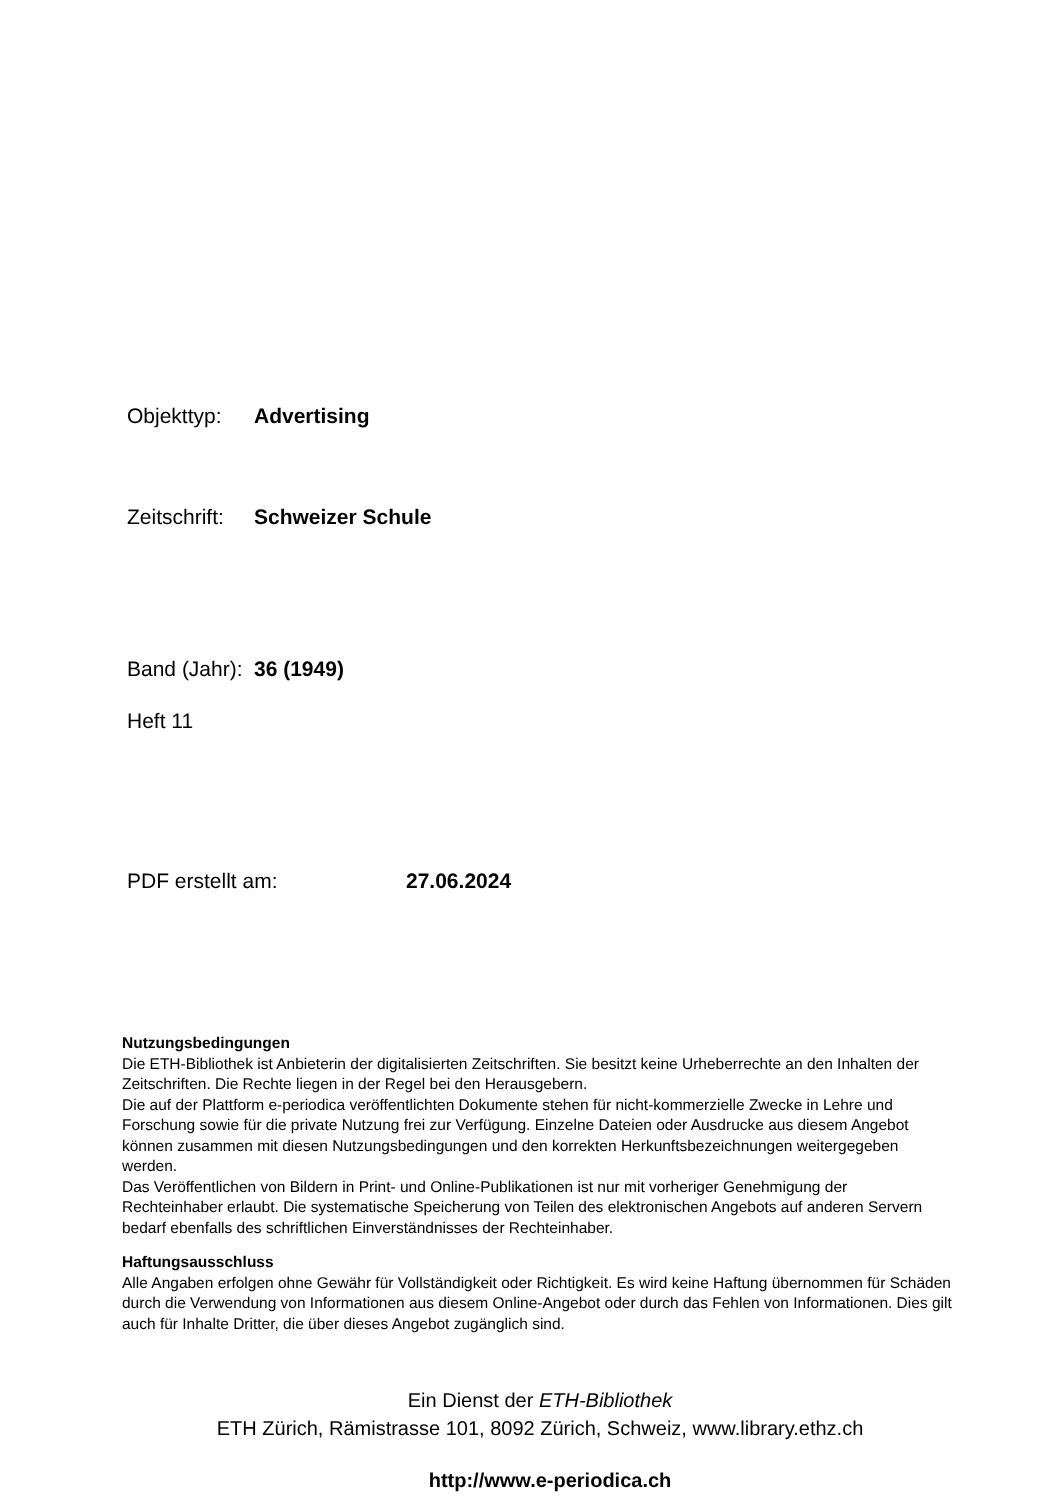Objekttyp: Advertising
Zeitschrift: Schweizer Schule
Band (Jahr): 36 (1949)
Heft 11
PDF erstellt am: 27.06.2024
Nutzungsbedingungen
Die ETH-Bibliothek ist Anbieterin der digitalisierten Zeitschriften. Sie besitzt keine Urheberrechte an den Inhalten der Zeitschriften. Die Rechte liegen in der Regel bei den Herausgebern.
Die auf der Plattform e-periodica veröffentlichten Dokumente stehen für nicht-kommerzielle Zwecke in Lehre und Forschung sowie für die private Nutzung frei zur Verfügung. Einzelne Dateien oder Ausdrucke aus diesem Angebot können zusammen mit diesen Nutzungsbedingungen und den korrekten Herkunftsbezeichnungen weitergegeben werden.
Das Veröffentlichen von Bildern in Print- und Online-Publikationen ist nur mit vorheriger Genehmigung der Rechteinhaber erlaubt. Die systematische Speicherung von Teilen des elektronischen Angebots auf anderen Servern bedarf ebenfalls des schriftlichen Einverständnisses der Rechteinhaber.
Haftungsausschluss
Alle Angaben erfolgen ohne Gewähr für Vollständigkeit oder Richtigkeit. Es wird keine Haftung übernommen für Schäden durch die Verwendung von Informationen aus diesem Online-Angebot oder durch das Fehlen von Informationen. Dies gilt auch für Inhalte Dritter, die über dieses Angebot zugänglich sind.
Ein Dienst der ETH-Bibliothek
ETH Zürich, Rämistrasse 101, 8092 Zürich, Schweiz, www.library.ethz.ch
http://www.e-periodica.ch